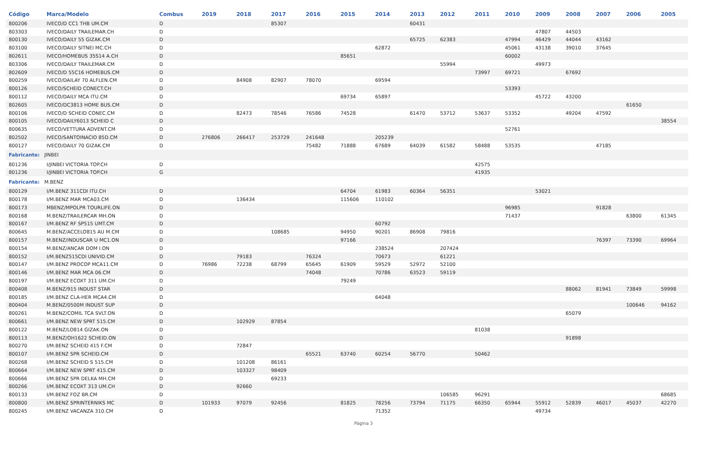| Código | Marca/Modelo | Combus | 2019 | 2018 | 2017 | 2016 | 2015 | 2014 | 2013 | 2012 | 2011 | 2010 | 2009 | 2008 | 2007 | 2006 | 2005 |
| --- | --- | --- | --- | --- | --- | --- | --- | --- | --- | --- | --- | --- | --- | --- | --- | --- | --- |
| 800206 | IVECO/D CC1 THB UM.CM | D | | | 85307 | | | | 60431 | | | | | | | | |
| 803303 | IVECO/DAILY TRAILEMAR.CH | D | | | | | | | | | | | 47807 | 44503 | | | |
| 800130 | IVECO/DAILY 55 GIZAK.CM | D | | | | | | | 65725 | 62383 | | 47994 | 46429 | 44044 | 43162 | | |
| 803100 | IVECO/DAILY SITNEI MC.CH | D | | | | | | 62872 | | | | 45061 | 43138 | 39010 | 37645 | | |
| 802611 | IVECO/HOMEBUS 35S14 A.CH | D | | | | | 85651 | | | | | 60002 | | | | | |
| 803306 | IVECO/DAILY TRAILEMAR.CM | D | | | | | | | | 55994 | | | 49973 | | | | |
| 802609 | IVECO/D 55C16 HOMEBUS.CM | D | | | | | | | | | 73997 | 69721 | | 67692 | | | |
| 800259 | IVECO/DAILAY 70 ALFLEN.CM | D | | 84908 | 82907 | 78070 | | 69594 | | | | | | | | | |
| 800126 | IVECO/SCHEID CONECT.CH | D | | | | | | | | | | 53393 | | | | | |
| 800112 | IVECO/DAILY MCA ITU.CM | D | | | | | 69734 | 65897 | | | | | 45722 | 43200 | | | |
| 802605 | IVECO/DC3813 HOME BUS.CM | D | | | | | | | | | | | | | | 61650 | |
| 800106 | IVECO/D SCHEID CONEC.CM | D | | 82473 | 78546 | 76586 | 74528 | | 61470 | 53712 | 53637 | 53352 | | 49204 | 47592 | | |
| 800105 | IVECO/DAILY6013 SCHEID C | D | | | | | | | | | | | | | | | 38554 |
| 800635 | IVECO/VETTURA ADVENT.CM | D | | | | | | | | | | 52761 | | | | | |
| 802502 | IVECO/SANTOINACIO 85D.CM | D | 276806 | 266417 | 253729 | 241648 | | 205239 | | | | | | | | | |
| 800127 | IVECO/DAILY 70 GIZAK.CM | D | | | | 75482 | 71888 | 67689 | 64039 | 61582 | 58488 | 53535 | | | 47185 | | |
| Fabricante: JINBEI | | | | | | | | | | | | | | | | | |
| 801236 | I/JINBEI VICTORIA TOP.CH | D | | | | | | | | | 42575 | | | | | | |
| 801236 | I/JINBEI VICTORIA TOP.CH | G | | | | | | | | | 41935 | | | | | | |
| Fabricante: M.BENZ | | | | | | | | | | | | | | | | | |
| 800129 | I/M.BENZ 311CDI ITU.CH | D | | | | | 64704 | 61983 | 60364 | 56351 | | | 53021 | | | | |
| 800178 | I/M.BENZ MAR MCA03.CM | D | | 136434 | | | 115606 | 110102 | | | | | | | | | |
| 800173 | MBENZ/MPOLPR TOURLIFE.ON | D | | | | | | | | | | 96985 | | | 91828 | | |
| 800168 | M.BENZ/TRAILERCAR MH.ON | D | | | | | | | | | | 71437 | | | | 63800 | 61345 |
| 800167 | I/M.BENZ RF SP515 UMT.CM | D | | | | | | 60792 | | | | | | | | | |
| 800645 | M.BENZ/ACCELO815 AU M.CM | D | | | 108685 | | 94950 | 90201 | 86908 | 79816 | | | | | | | |
| 800157 | M.BENZ/INDUSCAR U MC1.ON | D | | | | | 97166 | | | | | | | | 76397 | 73390 | 69964 |
| 800154 | M.BENZ/ANCAR DOM I.ON | D | | | | | | 238524 | | 207424 | | | | | | | |
| 800152 | I/M.BENZ515CDI UNIVID.CM | D | | 79183 | | 76324 | | 70673 | | 61221 | | | | | | | |
| 800147 | I/M.BENZ PROCOP MCA11.CM | D | 76986 | 72238 | 68799 | 65645 | 61909 | 59529 | 52972 | 52100 | | | | | | | |
| 800146 | I/M.BENZ MAR MCA 06.CM | D | | | | 74048 | | 70786 | 63523 | 59119 | | | | | | | |
| 800197 | I/M.BENZ ECOXT 311 UM.CH | D | | | | | 79249 | | | | | | | | | | |
| 800408 | M.BENZ/915 INDUST STAR | D | | | | | | | | | | | | 88062 | 81941 | 73849 | 59998 |
| 800185 | I/M.BENZ CLA-HER MCA4.CM | D | | | | | | 64048 | | | | | | | | | |
| 800404 | M.BENZ/0500M INDUST SUP | D | | | | | | | | | | | | | | 100646 | 94162 |
| 800261 | M.BENZ/COMIL TCA SVLT.ON | D | | | | | | | | | | | | 65079 | | | |
| 800661 | I/M.BENZ NEW SPRT 515.CM | D | | 102929 | 87854 | | | | | | | | | | | | |
| 800122 | M.BENZ/LO814 GIZAK.ON | D | | | | | | | | | 81038 | | | | | | |
| 800113 | M.BENZ/OH1622 SCHEID.ON | D | | | | | | | | | | | | 91898 | | | |
| 800270 | I/M.BENZ SCHEID 415 F.CM | D | | 72847 | | | | | | | | | | | | | |
| 800107 | I/M.BENZ SPR SCHEID.CM | D | | | | 65521 | 63740 | 60254 | 56770 | | 50462 | | | | | | |
| 800268 | I/M.BENZ SCHEID S 515.CM | D | | 101208 | 86161 | | | | | | | | | | | | |
| 800664 | I/M.BENZ NEW SPRT 415.CM | D | | 103327 | 98409 | | | | | | | | | | | | |
| 800666 | I/M.BENZ SPR DELKA MH.CM | D | | | 69233 | | | | | | | | | | | | |
| 800266 | I/M.BENZ ECOXT 313 UM.CH | D | | 92660 | | | | | | | | | | | | | |
| 800133 | I/M.BENZ FOZ BR.CM | D | | | | | | | | 106585 | 96291 | | | | | | 68685 |
| 800800 | I/M.BENZ SPRINTERNIKS MC | D | 101933 | 97079 | 92456 | | 81825 | 78256 | 73794 | 71175 | 66350 | 65944 | 55912 | 52839 | 46017 | 45037 | 42270 |
| 800245 | I/M.BENZ VACANZA 310.CM | D | | | | | | 71352 | | | | | 49734 | | | | |
Página 3